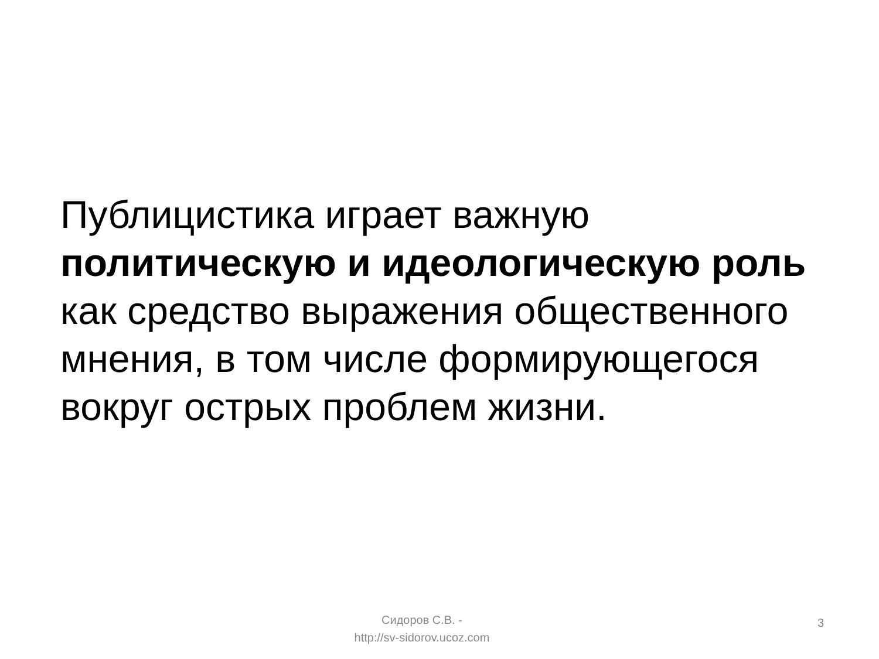Публицистика играет важную политическую и идеологическую роль как средство выражения общественного мнения, в том числе формирующегося вокруг острых проблем жизни.
Сидоров С.В. -
http://sv-sidorov.ucoz.com
3